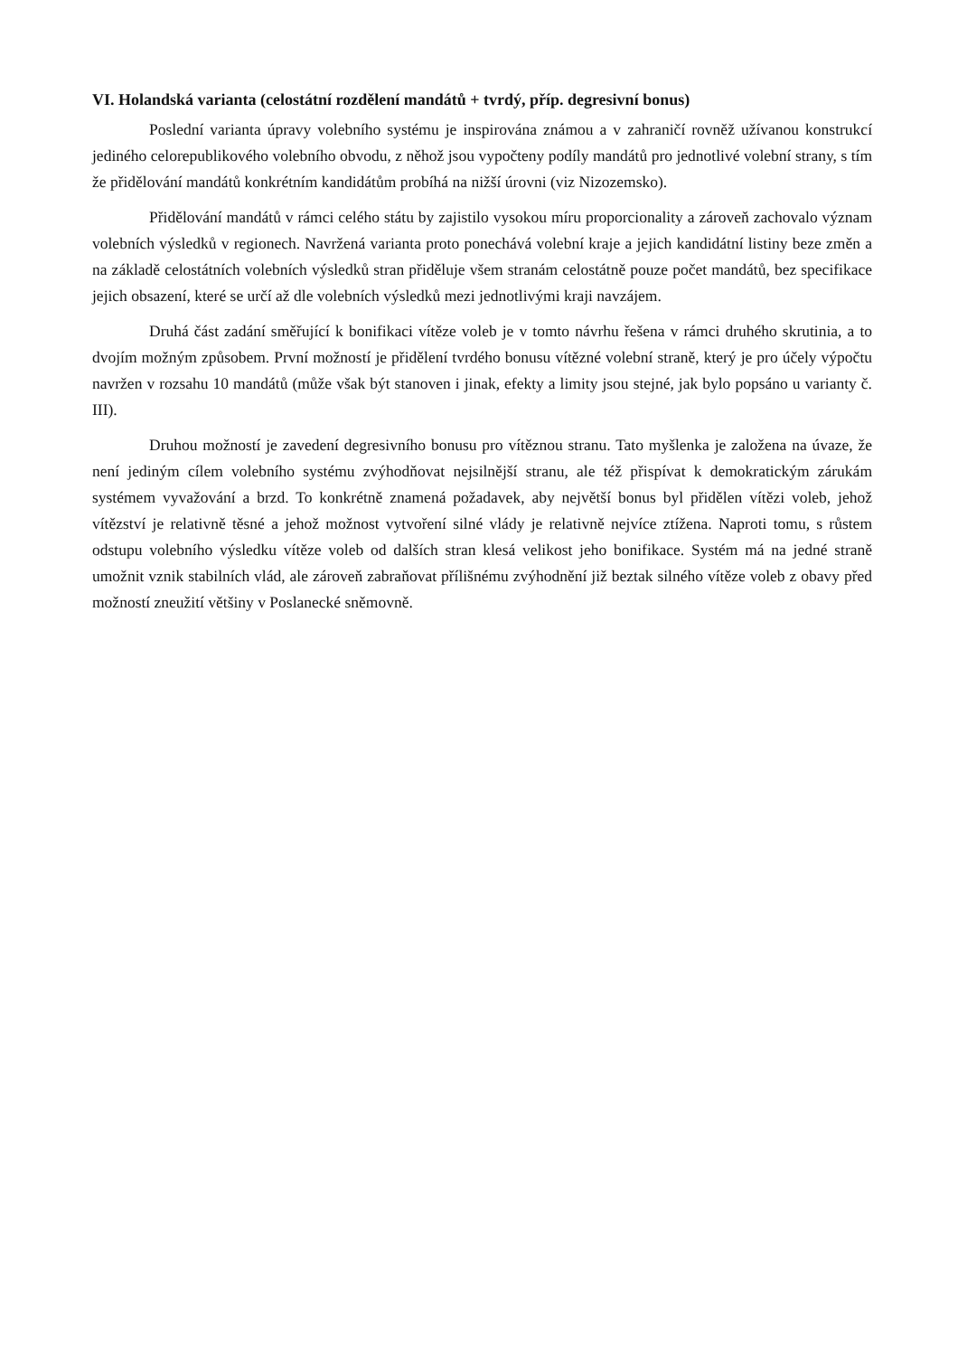VI. Holandská varianta (celostátní rozdělení mandátů + tvrdý, příp. degresivní bonus)
Poslední varianta úpravy volebního systému je inspirována známou a v zahraničí rovněž užívanou konstrukcí jediného celorepublikového volebního obvodu, z něhož jsou vypočteny podíly mandátů pro jednotlivé volební strany, s tím že přidělování mandátů konkrétním kandidátům probíhá na nižší úrovni (viz Nizozemsko).
Přidělování mandátů v rámci celého státu by zajistilo vysokou míru proporcionality a zároveň zachovalo význam volebních výsledků v regionech. Navržená varianta proto ponechává volební kraje a jejich kandidátní listiny beze změn a na základě celostátních volebních výsledků stran přiděluje všem stranám celostátně pouze počet mandátů, bez specifikace jejich obsazení, které se určí až dle volebních výsledků mezi jednotlivými kraji navzájem.
Druhá část zadání směřující k bonifikaci vítěze voleb je v tomto návrhu řešena v rámci druhého skrutinia, a to dvojím možným způsobem. První možností je přidělení tvrdého bonusu vítězné volební straně, který je pro účely výpočtu navržen v rozsahu 10 mandátů (může však být stanoven i jinak, efekty a limity jsou stejné, jak bylo popsáno u varianty č. III).
Druhou možností je zavedení degresivního bonusu pro vítěznou stranu. Tato myšlenka je založena na úvaze, že není jediným cílem volebního systému zvýhodňovat nejsilnější stranu, ale též přispívat k demokratickým zárukám systémem vyvažování a brzd. To konkrétně znamená požadavek, aby největší bonus byl přidělen vítězi voleb, jehož vítězství je relativně těsné a jehož možnost vytvoření silné vlády je relativně nejvíce ztížena. Naproti tomu, s růstem odstupu volebního výsledku vítěze voleb od dalších stran klesá velikost jeho bonifikace. Systém má na jedné straně umožnit vznik stabilních vlád, ale zároveň zabraňovat přílišnému zvýhodnění již beztak silného vítěze voleb z obavy před možností zneužití většiny v Poslanecké sněmovně.